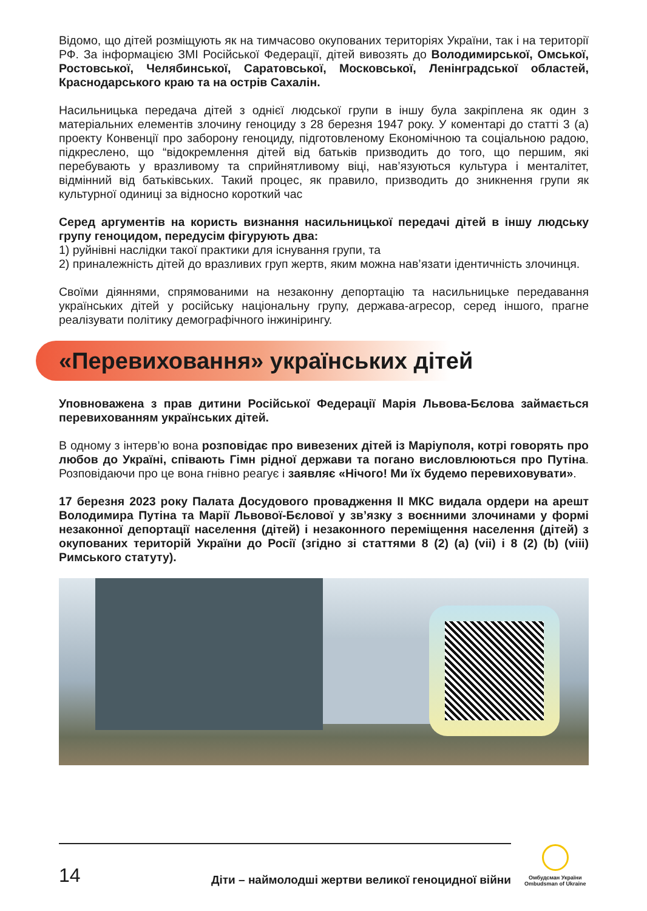Відомо, що дітей розміщують як на тимчасово окупованих територіях України, так і на території РФ. За інформацією ЗМІ Російської Федерації, дітей вивозять до Володимирської, Омської, Ростовської, Челябинської, Саратовської, Московсь­кої, Ленінградської областей, Краснодарського краю та на острів Сахалін.
Насильницька передача дітей з однієї людської групи в іншу була закріплена як один з матеріальних елементів злочину геноциду з 28 березня 1947 року. У коментарі до статті 3 (а) проекту Конвенції про заборону геноциду, підготовле­ному Економічною та соціальною радою, підкреслено, що “відокремлення дітей від батьків призводить до того, що першим, які перебувають у вразливому та сприйнятливому віці, нав’язуються культура і менталітет, відмінний від батьківсь­ких. Такий процес, як правило, призводить до зникнення групи як культурної одиниці за відносно короткий час
Серед аргументів на користь визнання насильницької передачі дітей в іншу людську групу геноцидом, передусім фігурують два:
1) руйнівні наслідки такої практики для існування групи, та
2) приналежність дітей до вразливих груп жертв, яким можна нав’язати ідентич­ність злочинця.
Своїми діяннями, спрямованими на незаконну депортацію та насильницьке передавання українських дітей у російську національну групу, держава-агресор, серед іншого, прагне реалізувати політику демографічного інжинірингу.
«Перевиховання» українських дітей
Уповноважена з прав дитини Російської Федерації Марія Львова-Бєлова займається перевихованням українських дітей.
В одному з інтерв’ю вона розповідає про вивезених дітей із Маріуполя, котрі говорять про любов до Україні, співають Гімн рідної держави та погано вис­ловлюються про Путіна. Розповідаючи про це вона гнівно реагує і заявляє «Нічого! Ми їх будемо перевиховувати».
17 березня 2023 року Палата Досудового провадження II МКС видала ордери на арешт Володимира Путіна та Марії Львової-Бєлової у зв’язку з воєнними злочинами у формі незаконної депортації населення (дітей) і незаконного переміщення населення (дітей) з окупованих територій України до Росії (згід­но зі статтями 8 (2) (a) (vii) і 8 (2) (b) (viii) Римського статуту).
14
Діти – наймолодші жертви великої геноцидної війни
Омбудсман України
Ombudsman of Ukraine